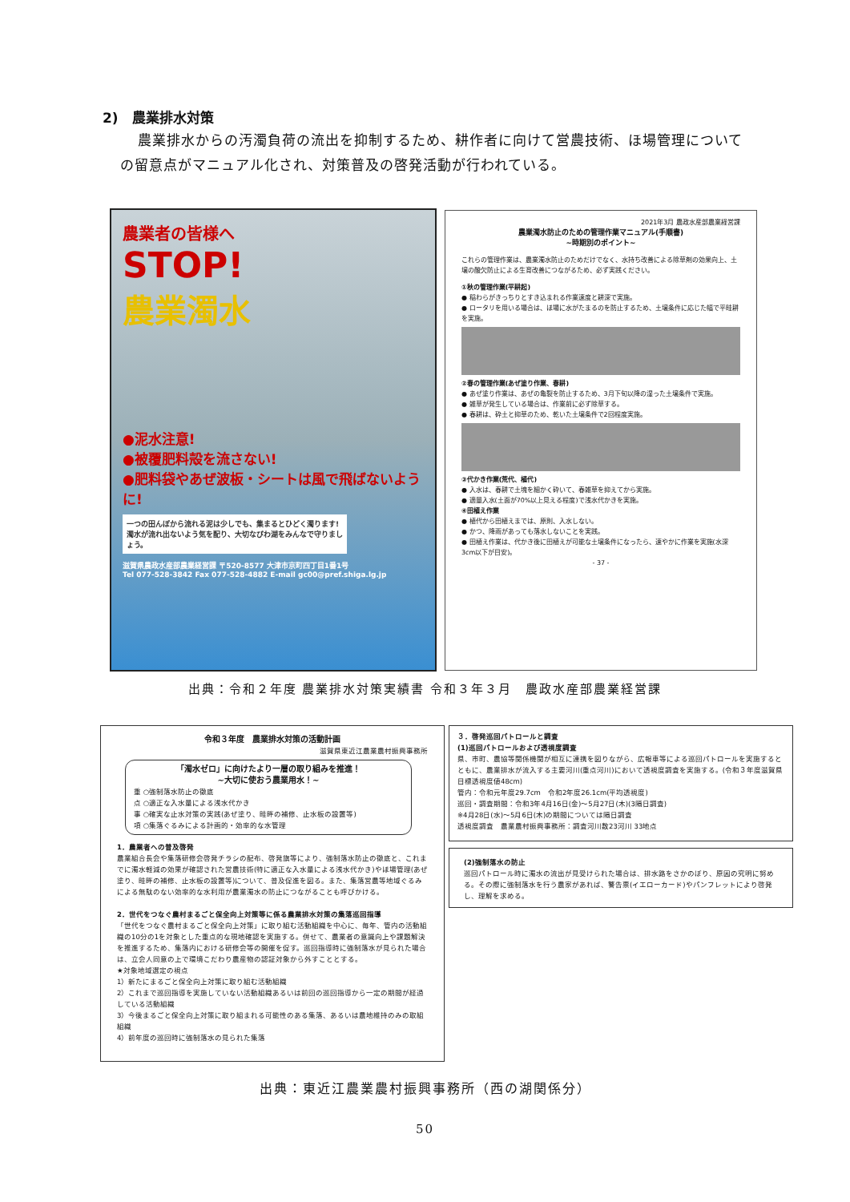2)　農業排水対策
農業排水からの汚濁負荷の流出を抑制するため、耕作者に向けて営農技術、ほ場管理についての留意点がマニュアル化され、対策普及の啓発活動が行われている。
農業者の皆様へ
STOP!
農業濁水
●泥水注意!
●被覆肥料殻を流さない!
●肥料袋やあぜ波板・シートは風で飛ばないように!
一つの田んぼから流れる泥は少しでも、集まるとひどく濁ります!濁水が流れ出ないよう気を配り、大切なびわ湖をみんなで守りましょう。
滋賀県農政水産部農業経営課 〒520-8577 大津市京町四丁目1番1号
Tel 077-528-3842 Fax 077-528-4882 E-mail gc00@pref.shiga.lg.jp
2021年3月 農政水産部農業経営課
農業濁水防止のための管理作業マニュアル(手順書)
~時期別のポイント~
これらの管理作業は、農業濁水防止のためだけでなく、水持ち改善による除草剤の効果向上、土壌の酸欠防止による生育改善につながるため、必ず実践ください。
①秋の管理作業(平耕起)
● 稲わらがきっちりとすき込まれる作業速度と耕深で実施。
● ロータリを用いる場合は、ほ場に水がたまるのを防止するため、土壌条件に応じた幅で平畦耕を実施。
②春の管理作業(あぜ塗り作業、春耕)
● あぜ塗り作業は、あぜの亀裂を防止するため、3月下旬以降の湿った土壌条件で実施。
● 雑草が発生している場合は、作業前に必ず除草する。
● 春耕は、砕土と抑草のため、乾いた土壌条件で2回程度実施。
③代かき作業(荒代、植代)
● 入水は、春耕で土塊を細かく砕いて、春雑草を抑えてから実施。
● 適量入水(土面が70%以上見える程度)で浅水代かきを実施。
④田植え作業
● 植代から田植えまでは、原則、入水しない。
● かつ、降雨があっても落水しないことを実践。
● 田植え作業は、代かき後に田植えが可能な土壌条件になったら、速やかに作業を実施(水深3cm以下が目安)。
- 37 -
出典：令和２年度 農業排水対策実績書 令和３年３月　農政水産部農業経営課
令和３年度　農業排水対策の活動計画
滋賀県東近江農業農村振興事務所
「濁水ゼロ」に向けたより一層の取り組みを推進！
~大切に使おう農業用水！~
重 ○強制落水防止の徹底
点 ○適正な入水量による浅水代かき
事 ○確実な止水対策の実践(あぜ塗り、畦畔の補修、止水板の設置等)
項 ○集落ぐるみによる計画的・効率的な水管理
1．農業者への普及啓発
農業組合長会や集落研修会啓発チラシの配布、啓発旗等により、強制落水防止の徹底と、これまでに濁水軽減の効果が確認された営農技術(特に適正な入水量による浅水代かき)やほ場管理(あぜ塗り、畦畔の補修、止水板の設置等)について、普及促進を図る。また、集落営農等地域ぐるみによる無駄のない効率的な水利用が農業濁水の防止につながることも呼びかける。
2．世代をつなぐ農村まるごと保全向上対策等に係る農業排水対策の集落巡回指導
「世代をつなぐ農村まるごと保全向上対策」に取り組む活動組織を中心に、毎年、管内の活動組織の10分の1を対象とした重点的な現地確認を実施する。併せて、農業者の意識向上や課題解決を推進するため、集落内における研修会等の開催を促す。巡回指導時に強制落水が見られた場合は、立会人同意の上で環境こだわり農産物の認証対象から外すこととする。
★対象地域選定の視点
1）新たにまるごと保全向上対策に取り組む活動組織
2）これまで巡回指導を実施していない活動組織あるいは前回の巡回指導から一定の期間が経過している活動組織
3）今後まるごと保全向上対策に取り組まれる可能性のある集落、あるいは農地維持のみの取組組織
4）前年度の巡回時に強制落水の見られた集落
３．啓発巡回パトロールと調査
(1)巡回パトロールおよび透視度調査
県、市町、農協等関係機関が相互に連携を図りながら、広報車等による巡回パトロールを実施するとともに、農業排水が流入する主要河川(重点河川)において透視度調査を実施する。(令和３年度滋賀県目標透視度値48cm)
管内：令和元年度29.7cm　令和2年度26.1cm(平均透視度)
巡回・調査期間：令和3年4月16日(金)～5月27日(木)(3隔日調査)
※4月28日(水)～5月6日(木)の期間については隔日調査
透視度調査　農業農村振興事務所：調査河川数23河川 33地点
(2)強制落水の防止
巡回パトロール時に濁水の流出が見受けられた場合は、排水路をさかのぼり、原因の究明に努める。その際に強制落水を行う農家があれば、警告票(イエローカード)やパンフレットにより啓発し、理解を求める。
出典：東近江農業農村振興事務所（西の湖関係分）
50